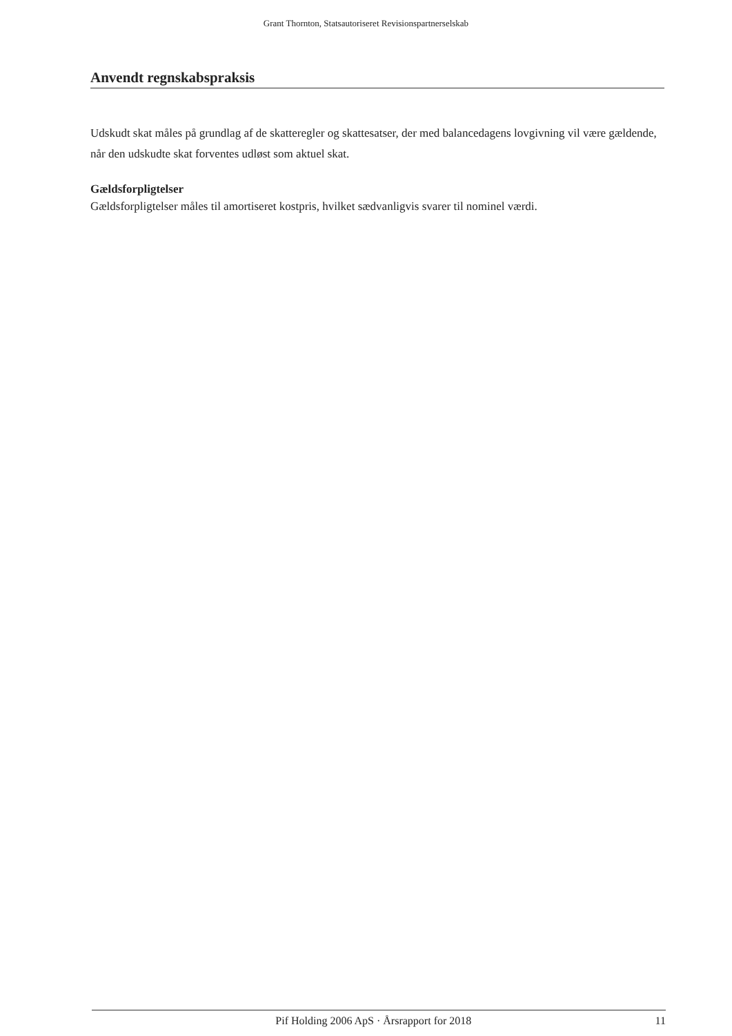Grant Thornton, Statsautoriseret Revisionspartnerselskab
Anvendt regnskabspraksis
Udskudt skat måles på grundlag af de skatteregler og skattesatser, der med balancedagens lovgivning vil være gældende, når den udskudte skat forventes udløst som aktuel skat.
Gældsforpligtelser
Gældsforpligtelser måles til amortiseret kostpris, hvilket sædvanligvis svarer til nominel værdi.
Pif Holding 2006 ApS · Årsrapport for 2018 11